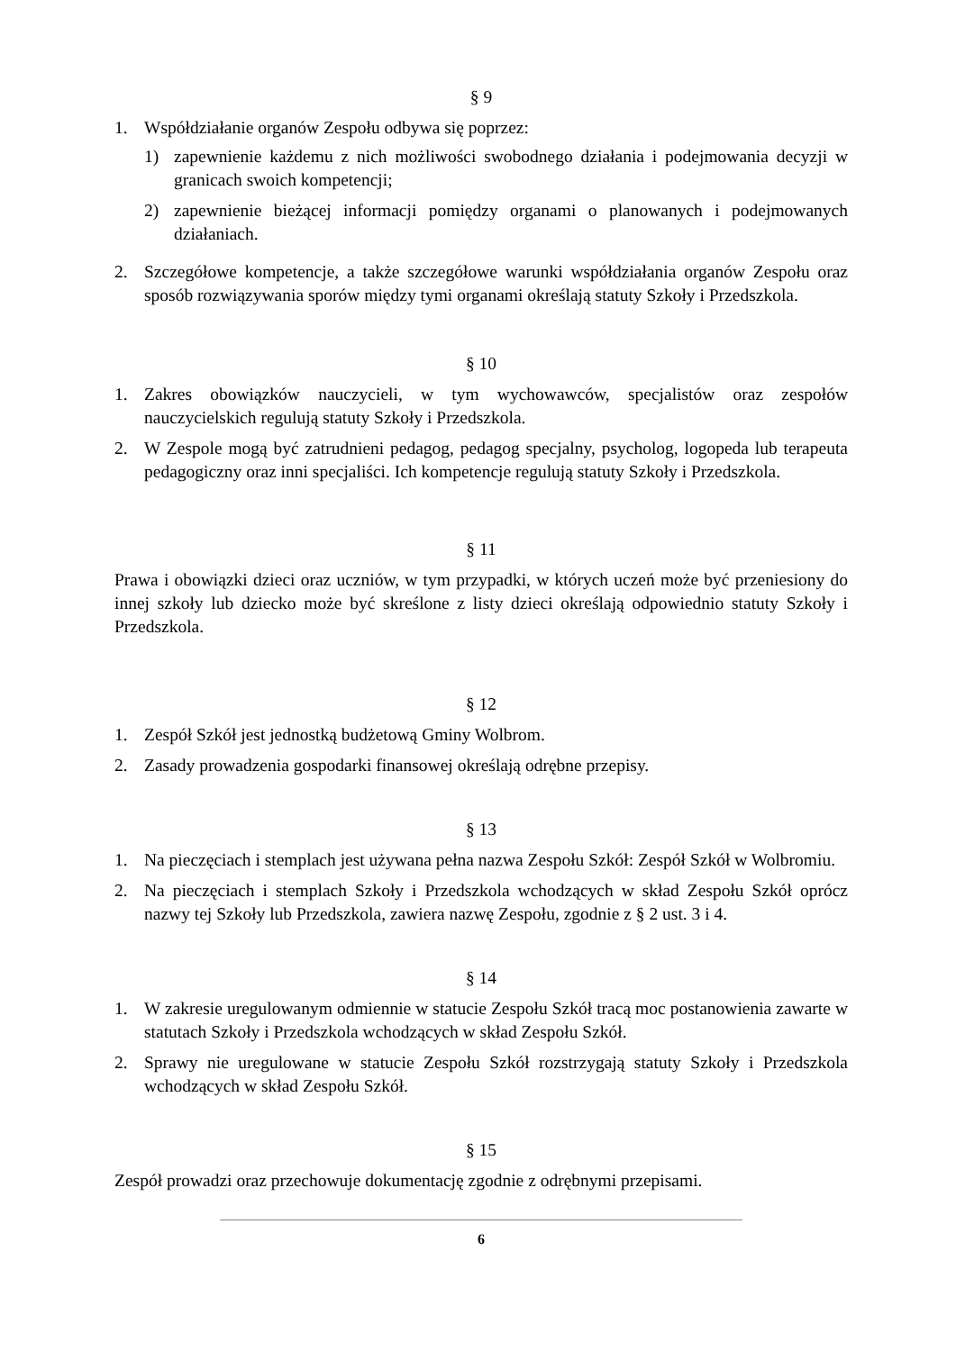§ 9
1. Współdziałanie organów Zespołu odbywa się poprzez:
1) zapewnienie każdemu z nich możliwości swobodnego działania i podejmowania decyzji w granicach swoich kompetencji;
2) zapewnienie bieżącej informacji pomiędzy organami o planowanych i podejmowanych działaniach.
2. Szczegółowe kompetencje, a także szczegółowe warunki współdziałania organów Zespołu oraz sposób rozwiązywania sporów między tymi organami określają statuty Szkoły i Przedszkola.
§ 10
1. Zakres obowiązków nauczycieli, w tym wychowawców, specjalistów oraz zespołów nauczycielskich regulują statuty Szkoły i Przedszkola.
2. W Zespole mogą być zatrudnieni pedagog, pedagog specjalny, psycholog, logopeda lub terapeuta pedagogiczny oraz inni specjaliści. Ich kompetencje regulują statuty Szkoły i Przedszkola.
§ 11
Prawa i obowiązki dzieci oraz uczniów, w tym przypadki, w których uczeń może być przeniesiony do innej szkoły lub dziecko może być skreślone z listy dzieci określają odpowiednio statuty Szkoły i Przedszkola.
§ 12
1. Zespół Szkół jest jednostką budżetową Gminy Wolbrom.
2. Zasady prowadzenia gospodarki finansowej określają odrębne przepisy.
§ 13
1. Na pieczęciach i stemplach jest używana pełna nazwa Zespołu Szkół: Zespół Szkół w Wolbromiu.
2. Na pieczęciach i stemplach Szkoły i Przedszkola wchodzących w skład Zespołu Szkół oprócz nazwy tej Szkoły lub Przedszkola, zawiera nazwę Zespołu, zgodnie z § 2 ust. 3 i 4.
§ 14
1. W zakresie uregulowanym odmiennie w statucie Zespołu Szkół tracą moc postanowienia zawarte w statutach Szkoły i Przedszkola wchodzących w skład Zespołu Szkół.
2. Sprawy nie uregulowane w statucie Zespołu Szkół rozstrzygają statuty Szkoły i Przedszkola wchodzących w skład Zespołu Szkół.
§ 15
Zespół prowadzi oraz przechowuje dokumentację zgodnie z odrębnymi przepisami.
6